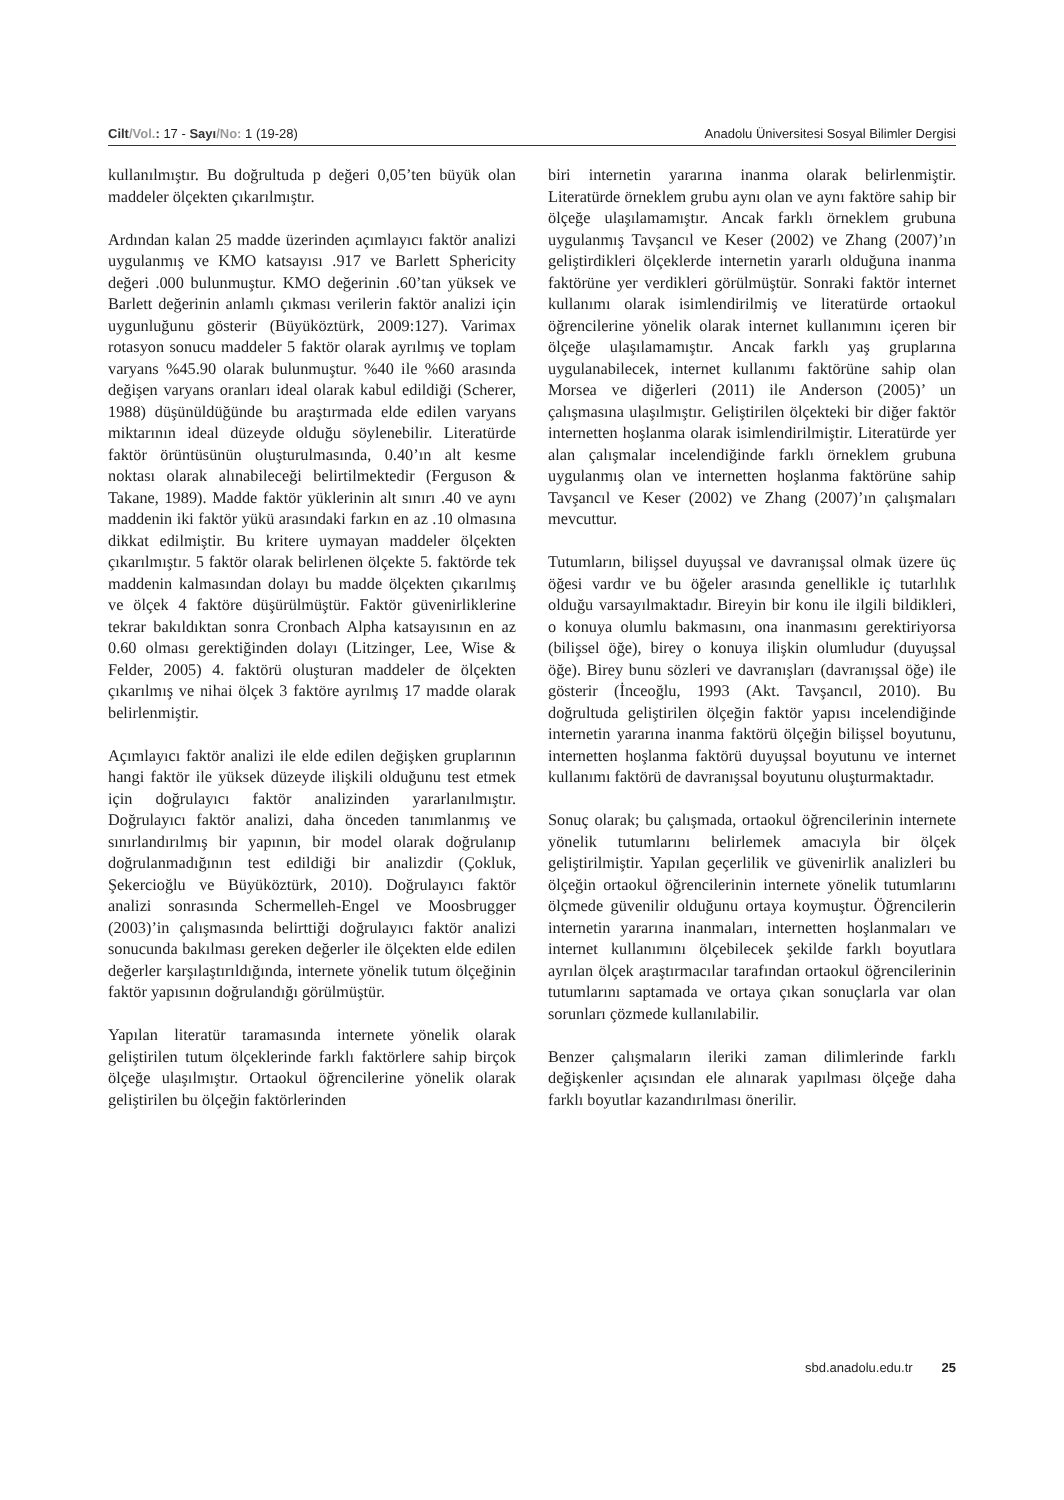Cilt/Vol.: 17 - Sayı/No: 1 (19-28) Anadolu Üniversitesi Sosyal Bilimler Dergisi
kullanılmıştır. Bu doğrultuda p değeri 0,05’ten büyük olan maddeler ölçekten çıkarılmıştır.
Ardından kalan 25 madde üzerinden açımlayıcı faktör analizi uygulanmış ve KMO katsayısı .917 ve Barlett Sphericity değeri .000 bulunmuştur. KMO değerinin .60’tan yüksek ve Barlett değerinin anlamlı çıkması verilerin faktör analizi için uygunluğunu gösterir (Büyüköztürk, 2009:127). Varimax rotasyon sonucu maddeler 5 faktör olarak ayrılmış ve toplam varyans %45.90 olarak bulunmuştur. %40 ile %60 arasında değişen varyans oranları ideal olarak kabul edildiği (Scherer, 1988) düşünüldüğünde bu araştırmada elde edilen varyans miktarının ideal düzeyde olduğu söylenebilir. Literatürde faktör örüntüsünün oluşturulmasında, 0.40’ın alt kesme noktası olarak alınabileceği belirtilmektedir (Ferguson & Takane, 1989). Madde faktör yüklerinin alt sınırı .40 ve aynı maddenin iki faktör yükü arasındaki farkın en az .10 olmasına dikkat edilmiştir. Bu kritere uymayan maddeler ölçekten çıkarılmıştır. 5 faktör olarak belirlenen ölçekte 5. faktörde tek maddenin kalmasından dolayı bu madde ölçekten çıkarılmış ve ölçek 4 faktöre düşürülmüştür. Faktör güvenirliklerine tekrar bakıldıktan sonra Cronbach Alpha katsayısının en az 0.60 olması gerektiğinden dolayı (Litzinger, Lee, Wise & Felder, 2005) 4. faktörü oluşturan maddeler de ölçekten çıkarılmış ve nihai ölçek 3 faktöre ayrılmış 17 madde olarak belirlenmiştir.
Açımlayıcı faktör analizi ile elde edilen değişken gruplarının hangi faktör ile yüksek düzeyde ilişkili olduğunu test etmek için doğrulayıcı faktör analizinden yararlanılmıştır. Doğrulayıcı faktör analizi, daha önceden tanımlanmış ve sınırlandırılmış bir yapının, bir model olarak doğrulanıp doğrulanmadığının test edildiği bir analizdir (Çokluk, Şekercioğlu ve Büyüköztürk, 2010). Doğrulayıcı faktör analizi sonrasında Schermelleh-Engel ve Moosbrugger (2003)’in çalışmasında belirttiği doğrulayıcı faktör analizi sonucunda bakılması gereken değerler ile ölçekten elde edilen değerler karşılaştırıldığında, internete yönelik tutum ölçeğinin faktör yapısının doğrulandığı görülmüştür.
Yapılan literatür taramasında internete yönelik olarak geliştirilen tutum ölçeklerinde farklı faktörlere sahip birçok ölçeğe ulaşılmıştır. Ortaokul öğrencilerine yönelik olarak geliştirilen bu ölçeğin faktörlerinden
biri internetin yararına inanma olarak belirlenmiştir. Literatürde örneklem grubu aynı olan ve aynı faktöre sahip bir ölçeğe ulaşılamamıştır. Ancak farklı örneklem grubuna uygulanmış Tavşancıl ve Keser (2002) ve Zhang (2007)’ın geliştirdikleri ölçeklerde internetin yararlı olduğuna inanma faktörüne yer verdikleri görülmüştür. Sonraki faktör internet kullanımı olarak isimlendirilmiş ve literatürde ortaokul öğrencilerine yönelik olarak internet kullanımını içeren bir ölçeğe ulaşılamamıştır. Ancak farklı yaş gruplarına uygulanabilecek, internet kullanımı faktörüne sahip olan Morsea ve diğerleri (2011) ile Anderson (2005)’ un çalışmasına ulaşılmıştır. Geliştirilen ölçekteki bir diğer faktör internetten hoşlanma olarak isimlendirilmiştir. Literatürde yer alan çalışmalar incelendiğinde farklı örneklem grubuna uygulanmış olan ve internetten hoşlanma faktörüne sahip Tavşancıl ve Keser (2002) ve Zhang (2007)’ın çalışmaları mevcuttur.
Tutumların, bilişsel duyuşsal ve davranışsal olmak üzere üç öğesi vardır ve bu öğeler arasında genellikle iç tutarlılık olduğu varsayılmaktadır. Bireyin bir konu ile ilgili bildikleri, o konuya olumlu bakmasını, ona inanmasını gerektiriyorsa (bilişsel öğe), birey o konuya ilişkin olumludur (duyuşsal öğe). Birey bunu sözleri ve davranışları (davranışsal öğe) ile gösterir (İnceoğlu, 1993 (Akt. Tavşancıl, 2010). Bu doğrultuda geliştirilen ölçeğin faktör yapısı incelendiğinde internetin yararına inanma faktörü ölçeğin bilişsel boyutunu, internetten hoşlanma faktörü duyuşsal boyutunu ve internet kullanımı faktörü de davranışsal boyutunu oluşturmaktadır.
Sonuç olarak; bu çalışmada, ortaokul öğrencilerinin internete yönelik tutumlarını belirlemek amacıyla bir ölçek geliştirilmiştir. Yapılan geçerlilik ve güvenirlik analizleri bu ölçeğin ortaokul öğrencilerinin internete yönelik tutumlarını ölçmede güvenilir olduğunu ortaya koymuştur. Öğrencilerin internetin yararına inanmaları, internetten hoşlanmaları ve internet kullanımını ölçebilecek şekilde farklı boyutlara ayrılan ölçek araştırmacılar tarafından ortaokul öğrencilerinin tutumlarını saptamada ve ortaya çıkan sonuçlarla var olan sorunları çözmede kullanılabilir.
Benzer çalışmaların ileriki zaman dilimlerinde farklı değişkenler açısından ele alınarak yapılması ölçeğe daha farklı boyutlar kazandırılması önerilir.
sbd.anadolu.edu.tr 25